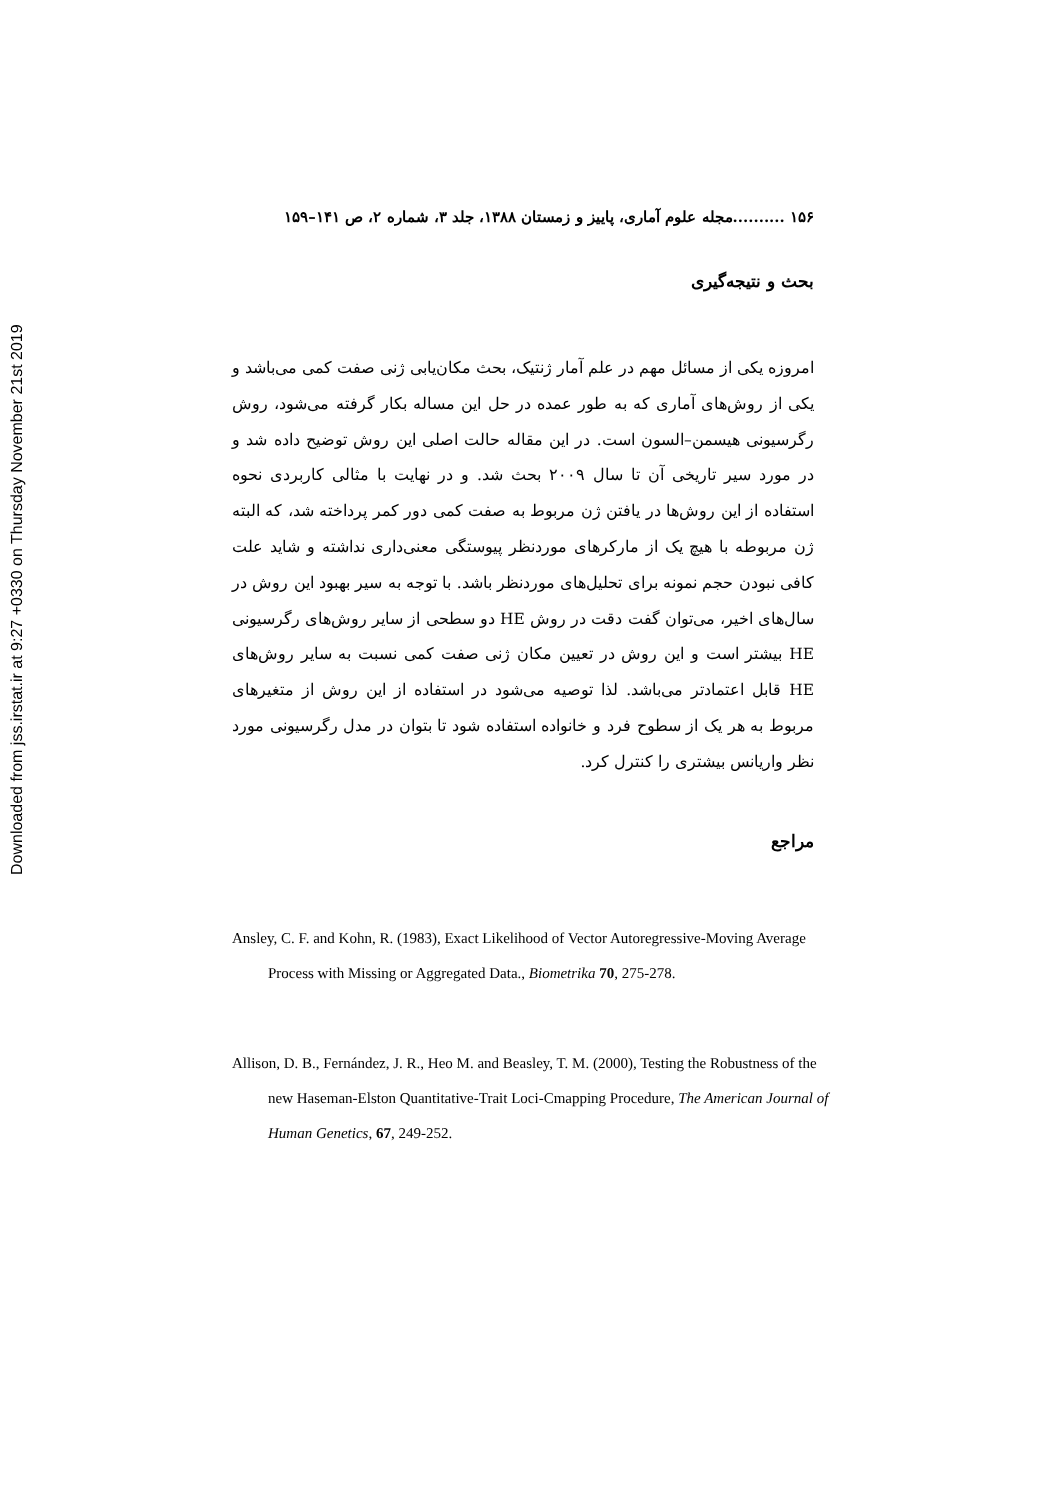Downloaded from jss.irstat.ir at 9:27 +0330 on Thursday November 21st 2019
۱۵۶ ..........مجله علوم آماری، پاییز و زمستان ۱۳۸۸، جلد ۳، شماره ۲، ص ۱۴۱–۱۵۹
بحث و نتیجه‌گیری
امروزه یکی از مسائل مهم در علم آمار ژنتیک، بحث مکان‌یابی ژنی صفت کمی می‌باشد و یکی از روش‌های آماری که به طور عمده در حل این مساله بکار گرفته می‌شود، روش رگرسیونی هیسمن–السون است. در این مقاله حالت اصلی این روش توضیح داده شد و در مورد سیر تاریخی آن تا سال ۲۰۰۹ بحث شد. و در نهایت با مثالی کاربردی نحوه استفاده از این روش‌ها در یافتن ژن مربوط به صفت کمی دور کمر پرداخته شد، که البته ژن مربوطه با هیچ یک از مارکرهای موردنظر پیوستگی معنی‌داری نداشته و شاید علت کافی نبودن حجم نمونه برای تحلیل‌های موردنظر باشد. با توجه به سیر بهبود این روش در سال‌های اخیر، می‌توان گفت دقت در روش HE دو سطحی از سایر روش‌های رگرسیونی HE بیشتر است و این روش در تعیین مکان ژنی صفت کمی نسبت به سایر روش‌های HE قابل اعتمادتر می‌باشد. لذا توصیه می‌شود در استفاده از این روش از متغیرهای مربوط به هر یک از سطوح فرد و خانواده استفاده شود تا بتوان در مدل رگرسیونی مورد نظر واریانس بیشتری را کنترل کرد.
مراجع
Ansley, C. F. and Kohn, R. (1983), Exact Likelihood of Vector Autoregressive-Moving Average Process with Missing or Aggregated Data., Biometrika 70, 275-278.
Allison, D. B., Fernández, J. R., Heo M. and Beasley, T. M. (2000), Testing the Robustness of the new Haseman-Elston Quantitative-Trait Loci-Cmapping Procedure, The American Journal of Human Genetics, 67, 249-252.